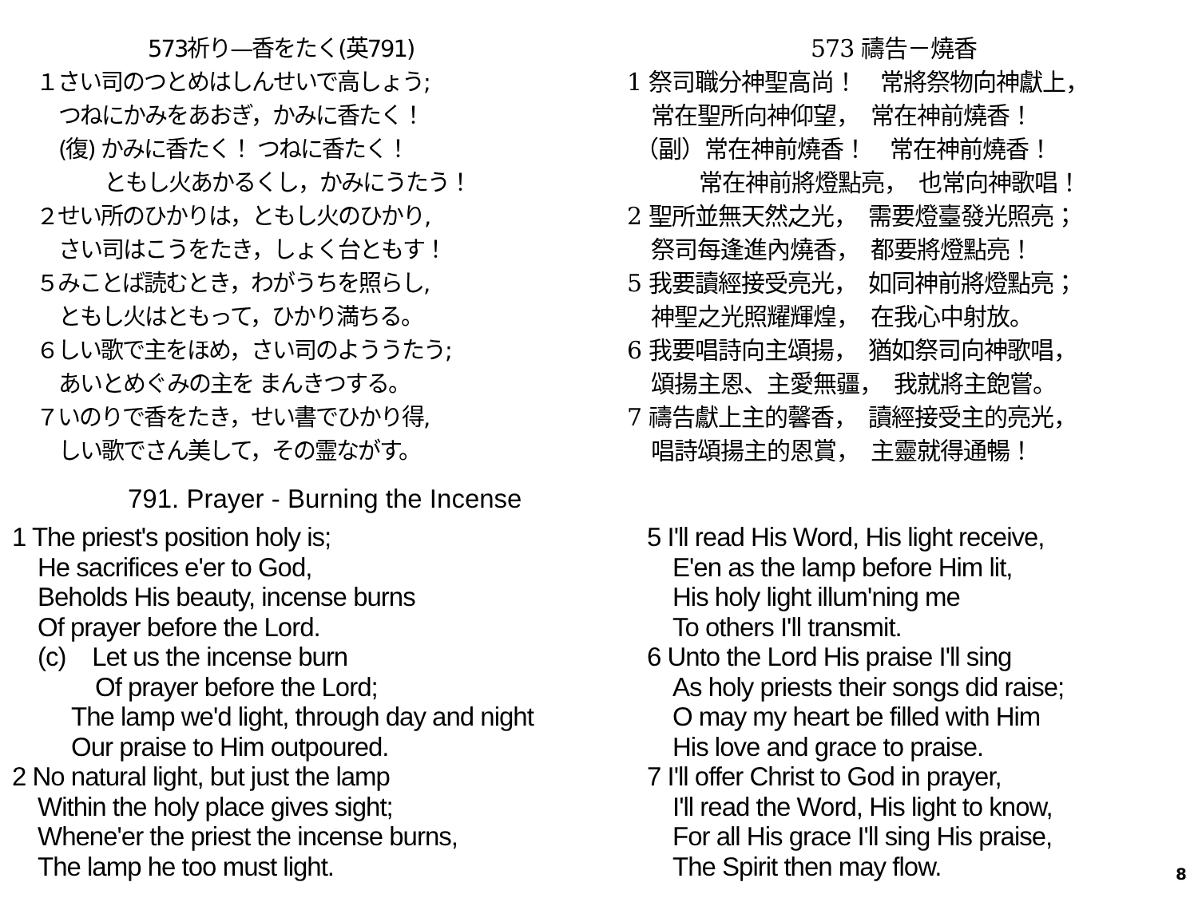573祈り—香をたく(英791)
１さい司のつとめはしんせいで高しょう;
つねにかみをあおぎ，かみに香たく！
(復) かみに香たく！ つねに香たく！
ともし火あかるくし，かみにうたう！
２せい所のひかりは，ともし火のひかり,
さい司はこうをたき，しょく台ともす！
５みことば読むとき，わがうちを照らし,
ともし火はともって，ひかり満ちる。
６しい歌で主をほめ，さい司のよううたう;
あいとめぐみの主を まんきつする。
７いのりで香をたき，せい書でひかり得,
しい歌でさん美して，その霊ながす。
573 禱告－燒香
1 祭司職分神聖高尚！　常將祭物向神獻上，
常在聖所向神仰望，　常在神前燒香！
（副）常在神前燒香！　常在神前燒香！
常在神前將燈點亮，　也常向神歌唱！
2 聖所並無天然之光，　需要燈臺發光照亮；
祭司每逢進內燒香，　都要將燈點亮！
5 我要讀經接受亮光，　如同神前將燈點亮；
神聖之光照耀輝煌，　在我心中射放。
6 我要唱詩向主頌揚，　猶如祭司向神歌唱，
頌揚主恩、主愛無疆，　我就將主飽嘗。
7 禱告獻上主的馨香，　讀經接受主的亮光，
唱詩頌揚主的恩賞，　主靈就得通暢！
791. Prayer - Burning the Incense
1 The priest's position holy is;
He sacrifices e'er to God,
Beholds His beauty, incense burns
Of prayer before the Lord.
(c) Let us the incense burn
Of prayer before the Lord;
The lamp we'd light, through day and night
Our praise to Him outpoured.
2 No natural light, but just the lamp
Within the holy place gives sight;
Whene'er the priest the incense burns,
The lamp he too must light.
5 I'll read His Word, His light receive,
E'en as the lamp before Him lit,
His holy light illum'ning me
To others I'll transmit.
6 Unto the Lord His praise I'll sing
As holy priests their songs did raise;
O may my heart be filled with Him
His love and grace to praise.
7 I'll offer Christ to God in prayer,
I'll read the Word, His light to know,
For all His grace I'll sing His praise,
The Spirit then may flow.
8